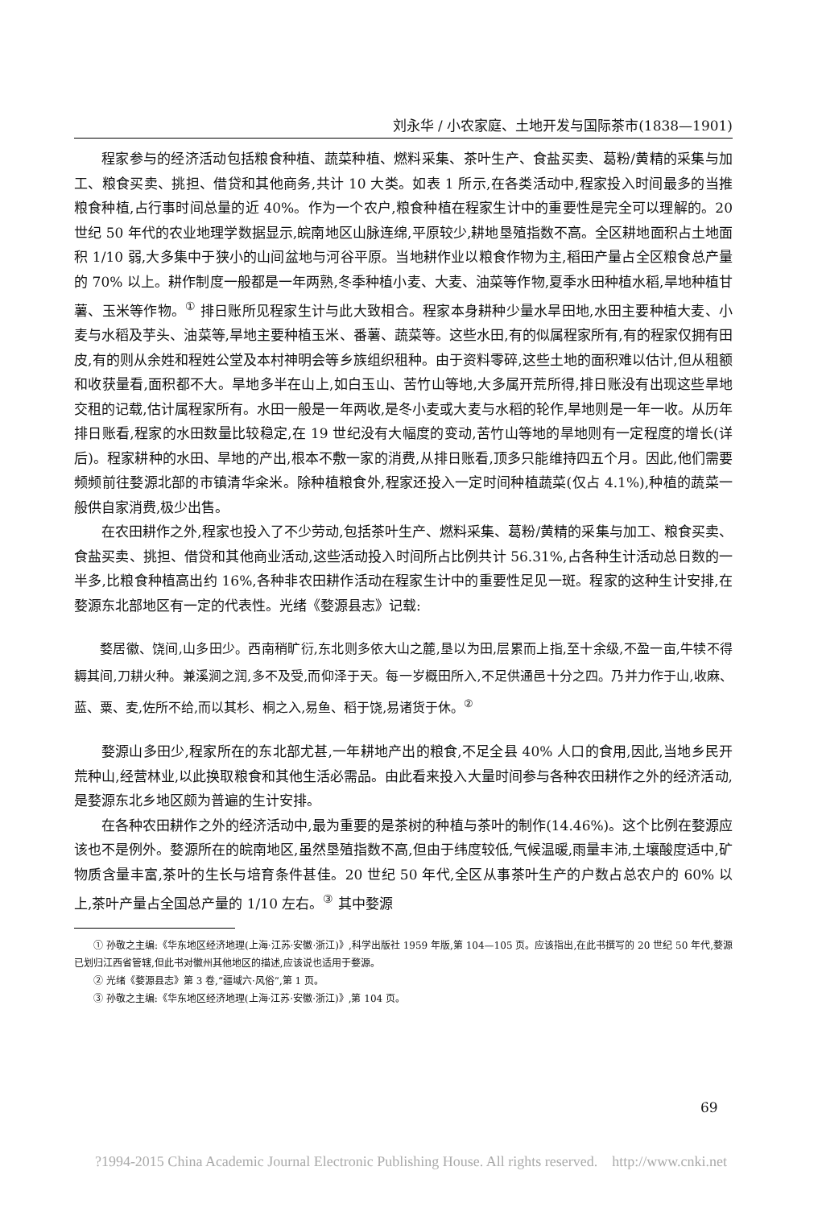刘永华 / 小农家庭、土地开发与国际茶市(1838—1901)
程家参与的经济活动包括粮食种植、蔬菜种植、燃料采集、茶叶生产、食盐买卖、葛粉/黄精的采集与加工、粮食买卖、挑担、借贷和其他商务,共计 10 大类。如表 1 所示,在各类活动中,程家投入时间最多的当推粮食种植,占行事时间总量的近 40%。作为一个农户,粮食种植在程家生计中的重要性是完全可以理解的。20 世纪 50 年代的农业地理学数据显示,皖南地区山脉连绵,平原较少,耕地垦殖指数不高。全区耕地面积占土地面积 1/10 弱,大多集中于狭小的山间盆地与河谷平原。当地耕作业以粮食作物为主,稻田产量占全区粮食总产量的 70% 以上。耕作制度一般都是一年两熟,冬季种植小麦、大麦、油菜等作物,夏季水田种植水稻,旱地种植甘薯、玉米等作物。<sup>①</sup> 排日账所见程家生计与此大致相合。程家本身耕种少量水旱田地,水田主要种植大麦、小麦与水稻及芋头、油菜等,旱地主要种植玉米、番薯、蔬菜等。这些水田,有的似属程家所有,有的程家仅拥有田皮,有的则从余姓和程姓公堂及本村神明会等乡族组织租种。由于资料零碎,这些土地的面积难以估计,但从租额和收获量看,面积都不大。旱地多半在山上,如白玉山、苦竹山等地,大多属开荒所得,排日账没有出现这些旱地交租的记载,估计属程家所有。水田一般是一年两收,是冬小麦或大麦与水稻的轮作,旱地则是一年一收。从历年排日账看,程家的水田数量比较稳定,在 19 世纪没有大幅度的变动,苦竹山等地的旱地则有一定程度的增长(详后)。程家耕种的水田、旱地的产出,根本不敷一家的消费,从排日账看,顶多只能维持四五个月。因此,他们需要频频前往婺源北部的市镇清华籴米。除种植粮食外,程家还投入一定时间种植蔬菜(仅占 4.1%),种植的蔬菜一般供自家消费,极少出售。
在农田耕作之外,程家也投入了不少劳动,包括茶叶生产、燃料采集、葛粉/黄精的采集与加工、粮食买卖、食盐买卖、挑担、借贷和其他商业活动,这些活动投入时间所占比例共计 56.31%,占各种生计活动总日数的一半多,比粮食种植高出约 16%,各种非农田耕作活动在程家生计中的重要性足见一斑。程家的这种生计安排,在婺源东北部地区有一定的代表性。光绪《婺源县志》记载:
婺居徽、饶间,山多田少。西南稍旷衍,东北则多依大山之麓,垦以为田,层累而上指,至十余级,不盈一亩,牛犊不得耨其间,刀耕火种。兼溪涧之润,多不及受,而仰泽于天。每一岁概田所入,不足供通邑十分之四。乃并力作于山,收麻、蓝、粟、麦,佐所不给,而以其杉、桐之入,易鱼、稻于饶,易诸货于休。<sup>②</sup>
婺源山多田少,程家所在的东北部尤甚,一年耕地产出的粮食,不足全县 40% 人口的食用,因此,当地乡民开荒种山,经营林业,以此换取粮食和其他生活必需品。由此看来投入大量时间参与各种农田耕作之外的经济活动,是婺源东北乡地区颇为普遍的生计安排。
在各种农田耕作之外的经济活动中,最为重要的是茶树的种植与茶叶的制作(14.46%)。这个比例在婺源应该也不是例外。婺源所在的皖南地区,虽然垦殖指数不高,但由于纬度较低,气候温暖,雨量丰沛,土壤酸度适中,矿物质含量丰富,茶叶的生长与培育条件甚佳。20 世纪 50 年代,全区从事茶叶生产的户数占总农户的 60% 以上,茶叶产量占全国总产量的 1/10 左右。<sup>③</sup> 其中婺源
① 孙敬之主编:《华东地区经济地理(上海·江苏·安徽·浙江)》,科学出版社 1959 年版,第 104—105 页。应该指出,在此书撰写的 20 世纪 50 年代,婺源已划归江西省管辖,但此书对徽州其他地区的描述,应该说也适用于婺源。
② 光绪《婺源县志》第 3 卷,“疆域六·风俗”,第 1 页。
③ 孙敬之主编:《华东地区经济地理(上海·江苏·安徽·浙江)》,第 104 页。
69
?1994-2015 China Academic Journal Electronic Publishing House. All rights reserved. http://www.cnki.net